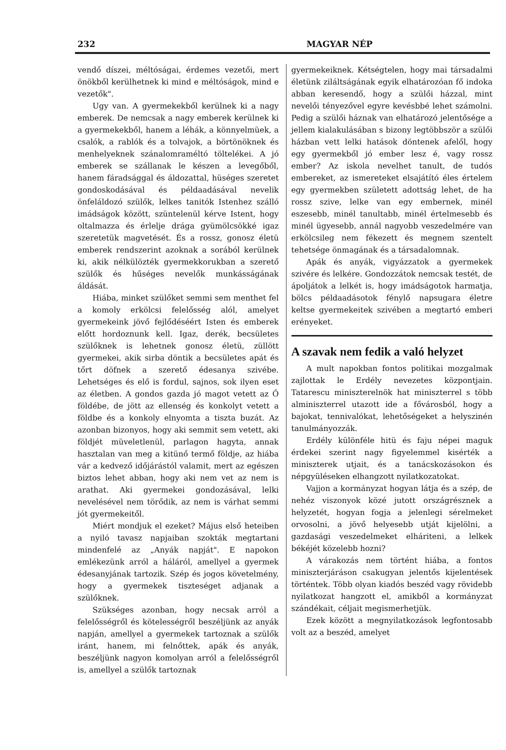232 MAGYAR NÉP
vendő díszei, méltóságai, érdemes vezetői, mert önökből kerülhetnek ki mind e méltóságok, mind e vezetők".
Ugy van. A gyermekekből kerülnek ki a nagy emberek. De nemcsak a nagy emberek kerülnek ki a gyermekekből, hanem a léhák, a könnyelmüek, a csalók, a rablók és a tolvajok, a börtönöknek és menhelyeknek szánalomraméltó töltelékei. A jó emberek se szállanak le készen a levegőből, hanem fáradsággal és áldozattal, hüséges szeretet gondoskodásával és példaadásával nevelik önfeláldozó szülők, lelkes tanitók Istenhez szálló imádságok között, szüntelenül kérve Istent, hogy oltalmazza és érlelje drága gyümölcsökké igaz szeretetük magvetését. És a rossz, gonosz életü emberek rendszerint azoknak a sorából kerülnek ki, akik nélkülözték gyermekkorukban a szerető szülők és hűséges nevelők munkásságának áldását.
Hiába, minket szülőket semmi sem menthet fel a komoly erkölcsi felelősség alól, amelyet gyermekeink jövő fejlődéséért Isten és emberek előtt hordoznunk kell. Igaz, derék, becsületes szülőknek is lehetnek gonosz életü, züllött gyermekei, akik sirba döntik a becsületes apát és tőrt döfnek a szerető édesanya szivébe. Lehetséges és elő is fordul, sajnos, sok ilyen eset az életben. A gondos gazda jó magot vetett az Ő földébe, de jött az ellenség és konkolyt vetett a földbe és a konkoly elnyomta a tiszta buzát. Az azonban bizonyos, hogy aki semmit sem vetett, aki földjét müveletlenül, parlagon hagyta, annak hasztalan van meg a kitünő termő földje, az hiába vár a kedvező időjárástól valamit, mert az egészen biztos lehet abban, hogy aki nem vet az nem is arathat. Aki gyermekei gondozásával, lelki nevelésével nem törődik, az nem is várhat semmi jót gyermekeitől.
Miért mondjuk el ezeket? Május első heteiben a nyiló tavasz napjaiban szokták megtartani mindenfelé az „Anyák napját". E napokon emlékezünk arról a háláról, amellyel a gyermek édesanyjának tartozik. Szép és jogos követelmény, hogy a gyermekek tiszteséget adjanak a szülőknek.
Szükséges azonban, hogy necsak arról a felelősségről és kötelességről beszéljünk az anyák napján, amellyel a gyermekek tartoznak a szülők iránt, hanem, mi felnőttek, apák és anyák, beszéljünk nagyon komolyan arról a felelősségről is, amellyel a szülők tartoznak
gyermekeiknek. Kétségtelen, hogy mai társadalmi életünk ziláltságának egyik elhatározóan fő indoka abban keresendő, hogy a szülői házzal, mint nevelői tényezővel egyre kevésbbé lehet számolni. Pedig a szülői háznak van elhatározó jelentősége a jellem kialakulásában s bizony legtöbbször a szülői házban vett lelki hatások döntenek afelől, hogy egy gyermekből jó ember lesz é, vagy rossz ember? Az iskola nevelhet tanult, de tudós embereket, az ismereteket elsajátító éles értelem egy gyermekben született adottság lehet, de ha rossz szive, lelke van egy embernek, minél eszesebb, minél tanultabb, minél értelmesebb és minél ügyesebb, annál nagyobb veszedelmére van erkölcsileg nem fékezett és megnem szentelt tehetsége önmagának és a társadalomnak.
Apák és anyák, vigyázzatok a gyermekek szivére és lelkére. Gondozzátok nemcsak testét, de ápoljátok a lelkét is, hogy imádságotok harmatja, bölcs példaadásotok fénylő napsugara életre keltse gyermekeitek szivében a megtartó emberi erényeket.
A szavak nem fedik a való helyzet
A mult napokban fontos politikai mozgalmak zajlottak le Erdély nevezetes központjain. Tatarescu miniszterelnök hat miniszterrel s több alminiszterrel utazott ide a fővárosból, hogy a bajokat, tennivalókat, lehetőségeket a helyszinén tanulmányozzák.
Erdély különféle hitü és faju népei maguk érdekei szerint nagy figyelemmel kisérték a miniszterek utjait, és a tanácskozásokon és népgyüléseken elhangzott nyilatkozatokat.
Vajjon a kormányzat hogyan látja és a szép, de nehéz viszonyok közé jutott országrésznek a helyzetét, hogyan fogja a jelenlegi sérelmeket orvosolni, a jövő helyesebb utját kijelölni, a gazdasági veszedelmeket elháriteni, a lelkek békéjét közelebb hozni?
A várakozás nem történt hiába, a fontos miniszterjáráson csakugyan jelentős kijelentések történtek. Több olyan kiadós beszéd vagy rövidebb nyilatkozat hangzott el, amikből a kormányzat szándékait, céljait megismerhetjük.
Ezek között a megnyilatkozások legfontosabb volt az a beszéd, amelyet